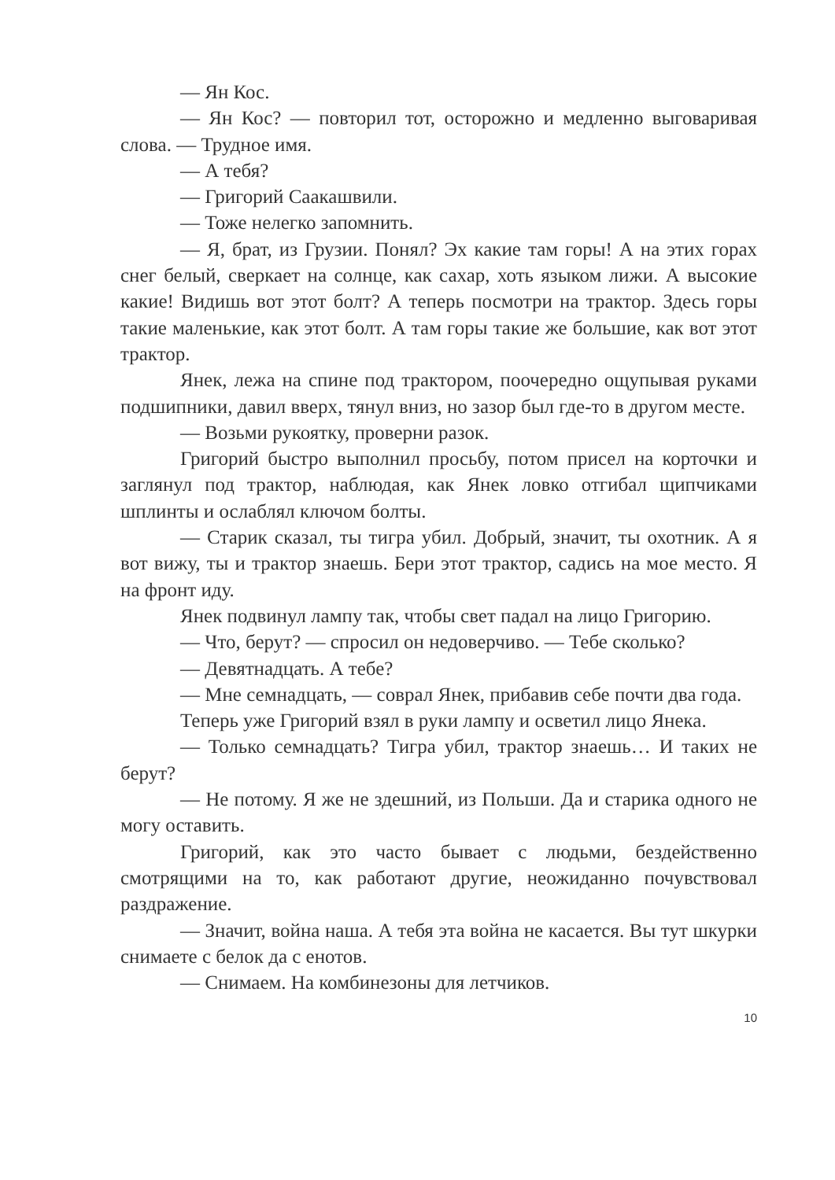— Ян Кос.
— Ян Кос? — повторил тот, осторожно и медленно выговаривая слова. — Трудное имя.
— А тебя?
— Григорий Саакашвили.
— Тоже нелегко запомнить.
— Я, брат, из Грузии. Понял? Эх какие там горы! А на этих горах снег белый, сверкает на солнце, как сахар, хоть языком лижи. А высокие какие! Видишь вот этот болт? А теперь посмотри на трактор. Здесь горы такие маленькие, как этот болт. А там горы такие же большие, как вот этот трактор.
Янек, лежа на спине под трактором, поочередно ощупывая руками подшипники, давил вверх, тянул вниз, но зазор был где-то в другом месте.
— Возьми рукоятку, проверни разок.
Григорий быстро выполнил просьбу, потом присел на корточки и заглянул под трактор, наблюдая, как Янек ловко отгибал щипчиками шплинты и ослаблял ключом болты.
— Старик сказал, ты тигра убил. Добрый, значит, ты охотник. А я вот вижу, ты и трактор знаешь. Бери этот трактор, садись на мое место. Я на фронт иду.
Янек подвинул лампу так, чтобы свет падал на лицо Григорию.
— Что, берут? — спросил он недоверчиво. — Тебе сколько?
— Девятнадцать. А тебе?
— Мне семнадцать, — соврал Янек, прибавив себе почти два года.
Теперь уже Григорий взял в руки лампу и осветил лицо Янека.
— Только семнадцать? Тигра убил, трактор знаешь… И таких не берут?
— Не потому. Я же не здешний, из Польши. Да и старика одного не могу оставить.
Григорий, как это часто бывает с людьми, бездейственно смотрящими на то, как работают другие, неожиданно почувствовал раздражение.
— Значит, война наша. А тебя эта война не касается. Вы тут шкурки снимаете с белок да с енотов.
— Снимаем. На комбинезоны для летчиков.
10